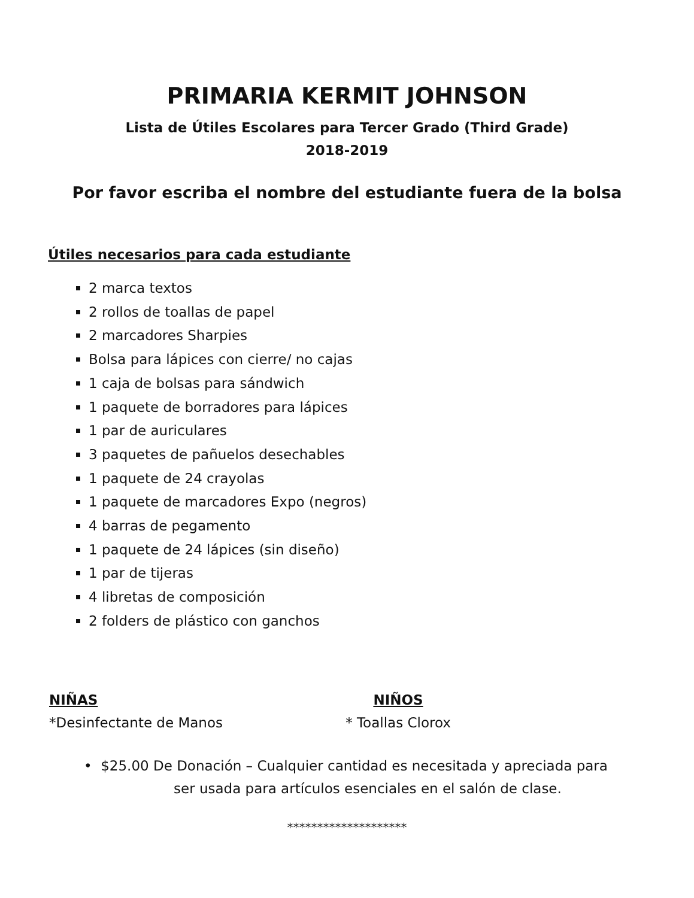PRIMARIA KERMIT JOHNSON
Lista de Útiles Escolares para Tercer Grado (Third Grade)
2018-2019
Por favor escriba el nombre del estudiante fuera de la bolsa
Útiles necesarios para cada estudiante
2 marca textos
2 rollos de toallas de papel
2 marcadores Sharpies
Bolsa para lápices con cierre/ no cajas
1 caja de bolsas para sándwich
1 paquete de borradores para lápices
1 par de auriculares
3 paquetes de pañuelos desechables
1 paquete de 24 crayolas
1 paquete de marcadores Expo (negros)
4 barras de pegamento
1 paquete de 24 lápices (sin diseño)
1 par de tijeras
4 libretas de composición
2 folders de plástico con ganchos
NIÑAS
*Desinfectante de Manos
NIÑOS
* Toallas Clorox
• $25.00 De Donación – Cualquier cantidad es necesitada y apreciada para
ser usada para artículos esenciales en el salón de clase.
********************